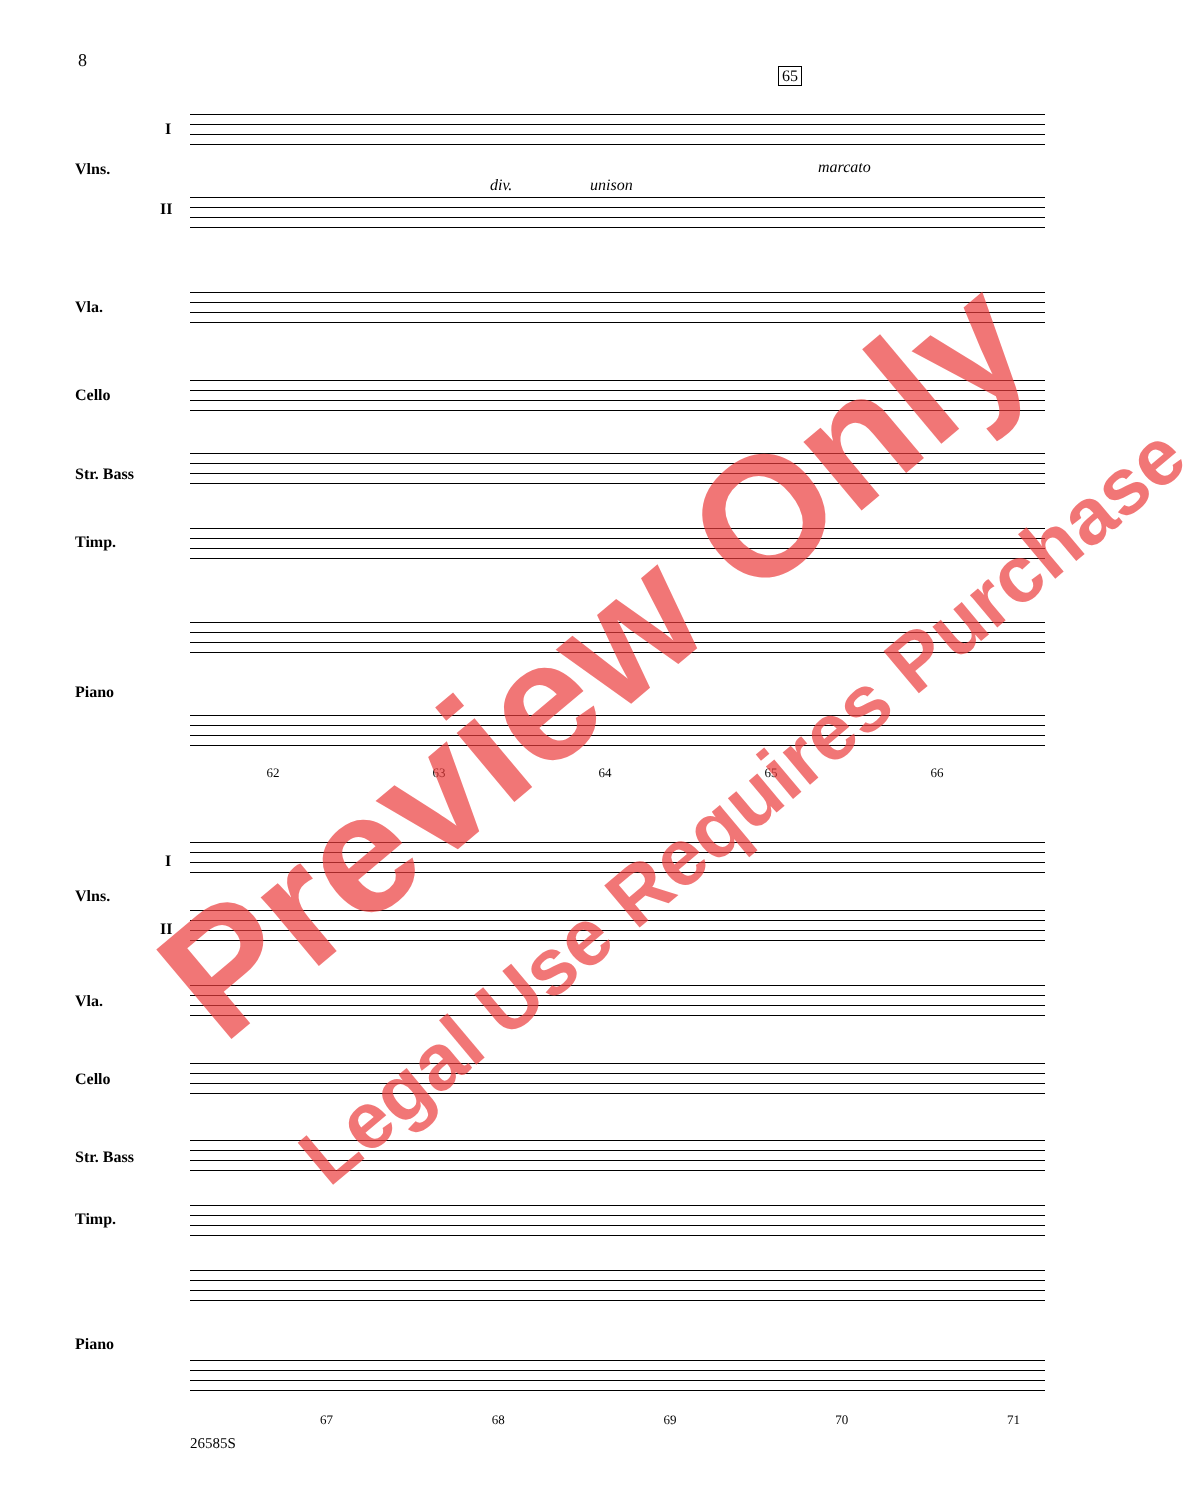8
I
Vlns.
II
Vla.
Cello
Str. Bass
Timp.
Piano
65
div. unison
marcato
62 63 64 65 66
I
Vlns.
II
Vla.
Cello
Str. Bass
Timp.
Piano
67 68 69 70 71
26585S
Preview Only
Legal Use Requires Purchase